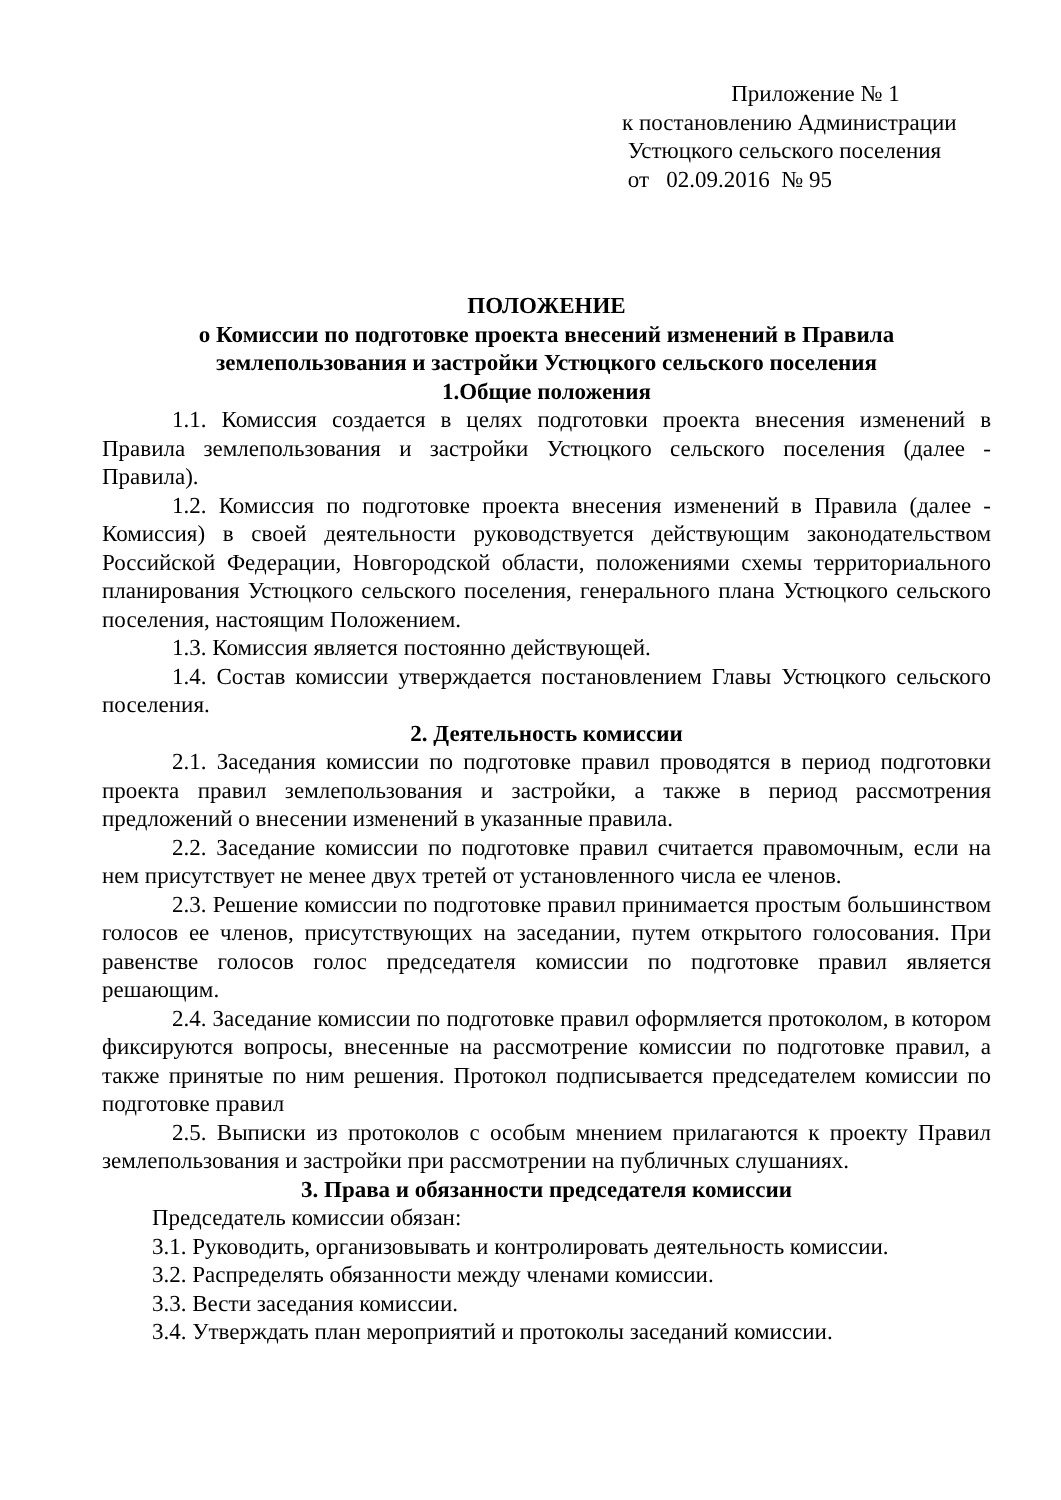Приложение № 1
к постановлению Администрации
Устюцкого сельского поселения
от 02.09.2016 № 95
ПОЛОЖЕНИЕ
о Комиссии по подготовке проекта внесений изменений в Правила землепользования и застройки Устюцкого сельского поселения
1.Общие положения
1.1. Комиссия создается в целях подготовки проекта внесения изменений в Правила землепользования и застройки Устюцкого сельского поселения (далее - Правила).
1.2. Комиссия по подготовке проекта внесения изменений в Правила (далее - Комиссия) в своей деятельности руководствуется действующим законодательством Российской Федерации, Новгородской области, положениями схемы территориального планирования Устюцкого сельского поселения, генерального плана Устюцкого сельского поселения, настоящим Положением.
1.3. Комиссия является постоянно действующей.
1.4. Состав комиссии утверждается постановлением Главы Устюцкого сельского поселения.
2. Деятельность комиссии
2.1. Заседания комиссии по подготовке правил проводятся в период подготовки проекта правил землепользования и застройки, а также в период рассмотрения предложений о внесении изменений в указанные правила.
2.2. Заседание комиссии по подготовке правил считается правомочным, если на нем присутствует не менее двух третей от установленного числа ее членов.
2.3. Решение комиссии по подготовке правил принимается простым большинством голосов ее членов, присутствующих на заседании, путем открытого голосования. При равенстве голосов голос председателя комиссии по подготовке правил является решающим.
2.4. Заседание комиссии по подготовке правил оформляется протоколом, в котором фиксируются вопросы, внесенные на рассмотрение комиссии по подготовке правил, а также принятые по ним решения. Протокол подписывается председателем комиссии по подготовке правил
2.5. Выписки из протоколов с особым мнением прилагаются к проекту Правил землепользования и застройки при рассмотрении на публичных слушаниях.
3. Права и обязанности председателя комиссии
Председатель комиссии обязан:
3.1. Руководить, организовывать и контролировать деятельность комиссии.
3.2. Распределять обязанности между членами комиссии.
3.3. Вести заседания комиссии.
3.4. Утверждать план мероприятий и протоколы заседаний комиссии.